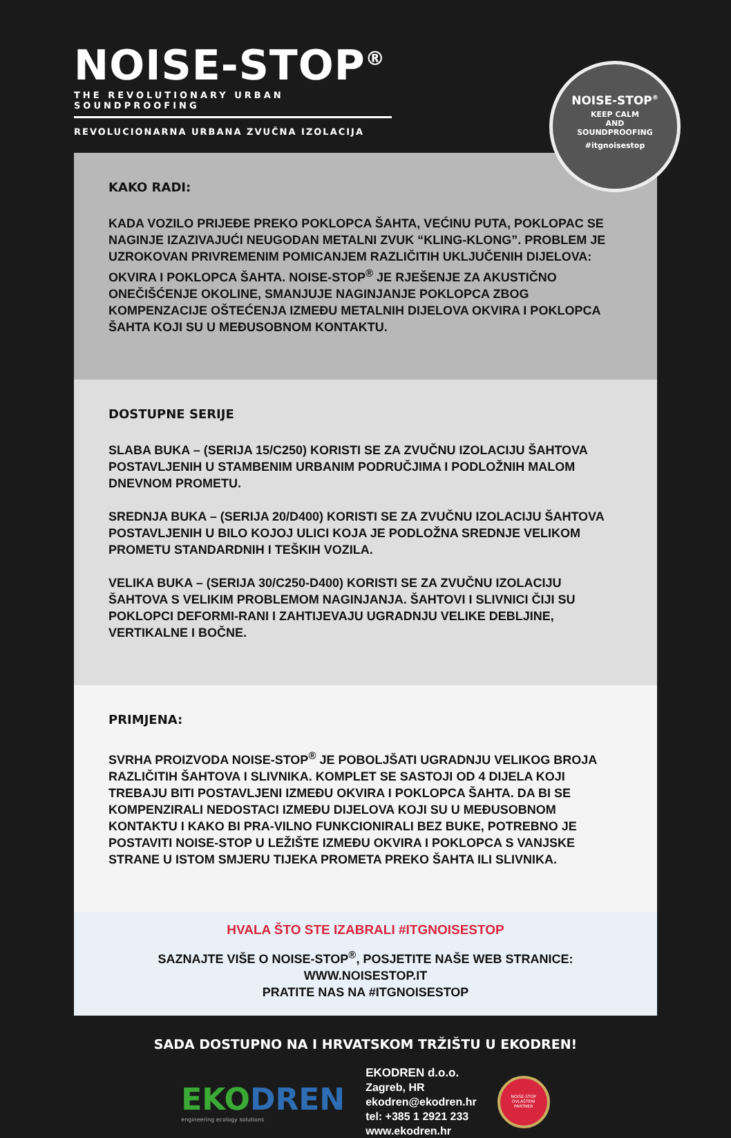NOISE-STOP<sup>®</sup>
THE REVOLUTIONARY URBAN SOUNDPROOFING
REVOLUCIONARNA URBANA ZVUČNA IZOLACIJA
NOISE-STOP<sup>®</sup>
KEEP CALM
AND
SOUNDPROOFING
#itgnoisestop
KAKO RADI:
KADA VOZILO PRIJEĐE PREKO POKLOPCA ŠAHTA, VEĆINU PUTA, POKLOPAC SE NAGINJE IZAZIVAJUĆI NEUGODAN METALNI ZVUK “KLING-KLONG”. PROBLEM JE UZROKOVAN PRIVREMENIM POMICANJEM RAZLIČITIH UKLJUČENIH DIJELOVA: OKVIRA I POKLOPCA ŠAHTA. NOISE-STOP<sup>®</sup> JE RJEŠENJE ZA AKUSTIČNO ONEČIŠĆENJE OKOLINE, SMANJUJE NAGINJANJE POKLOPCA ZBOG KOMPENZACIJE OŠTEĆENJA IZMEĐU METALNIH DIJELOVA OKVIRA I POKLOPCA ŠAHTA KOJI SU U MEĐUSOBNOM KONTAKTU.
DOSTUPNE SERIJE
SLABA BUKA – (SERIJA 15/C250) KORISTI SE ZA ZVUČNU IZOLACIJU ŠAHTOVA POSTAVLJENIH U STAMBENIM URBANIM PODRUČJIMA I PODLOŽNIH MALOM DNEVNOM PROMETU.
SREDNJA BUKA – (SERIJA 20/D400) KORISTI SE ZA ZVUČNU IZOLACIJU ŠAHTOVA POSTAVLJENIH U BILO KOJOJ ULICI KOJA JE PODLOŽNA SREDNJE VELIKOM PROMETU STANDARDNIH I TEŠKIH VOZILA.
VELIKA BUKA – (SERIJA 30/C250-D400) KORISTI SE ZA ZVUČNU IZOLACIJU ŠAHTOVA S VELIKIM PROBLEMOM NAGINJANJA. ŠAHTOVI I SLIVNICI ČIJI SU POKLOPCI DEFORMI-RANI I ZAHTIJEVAJU UGRADNJU VELIKE DEBLJINE, VERTIKALNE I BOČNE.
PRIMJENA:
SVRHA PROIZVODA NOISE-STOP<sup>®</sup> JE POBOLJŠATI UGRADNJU VELIKOG BROJA RAZLIČITIH ŠAHTOVA I SLIVNIKA. KOMPLET SE SASTOJI OD 4 DIJELA KOJI TREBAJU BITI POSTAVLJENI IZMEĐU OKVIRA I POKLOPCA ŠAHTA. DA BI SE KOMPENZIRALI NEDOSTACI IZMEĐU DIJELOVA KOJI SU U MEĐUSOBNOM KONTAKTU I KAKO BI PRA-VILNO FUNKCIONIRALI BEZ BUKE, POTREBNO JE POSTAVITI NOISE-STOP U LEŽIŠTE IZMEĐU OKVIRA I POKLOPCA S VANJSKE STRANE U ISTOM SMJERU TIJEKA PROMETA PREKO ŠAHTA ILI SLIVNIKA.
HVALA ŠTO STE IZABRALI #ITGNOISESTOP
SAZNAJTE VIŠE O NOISE-STOP<sup>®</sup>, POSJETITE NAŠE WEB STRANICE:
WWW.NOISESTOP.IT
PRATITE NAS NA #ITGNOISESTOP
SADA DOSTUPNO NA I HRVATSKOM TRŽIŠTU U EKODREN!
EKODREN
engineering ecology solutions
EKODREN d.o.o.
Zagreb, HR
ekodren@ekodren.hr
tel: +385 1 2921 233
www.ekodren.hr
NOISE-STOP
OVLAŠTENI
PARTNER